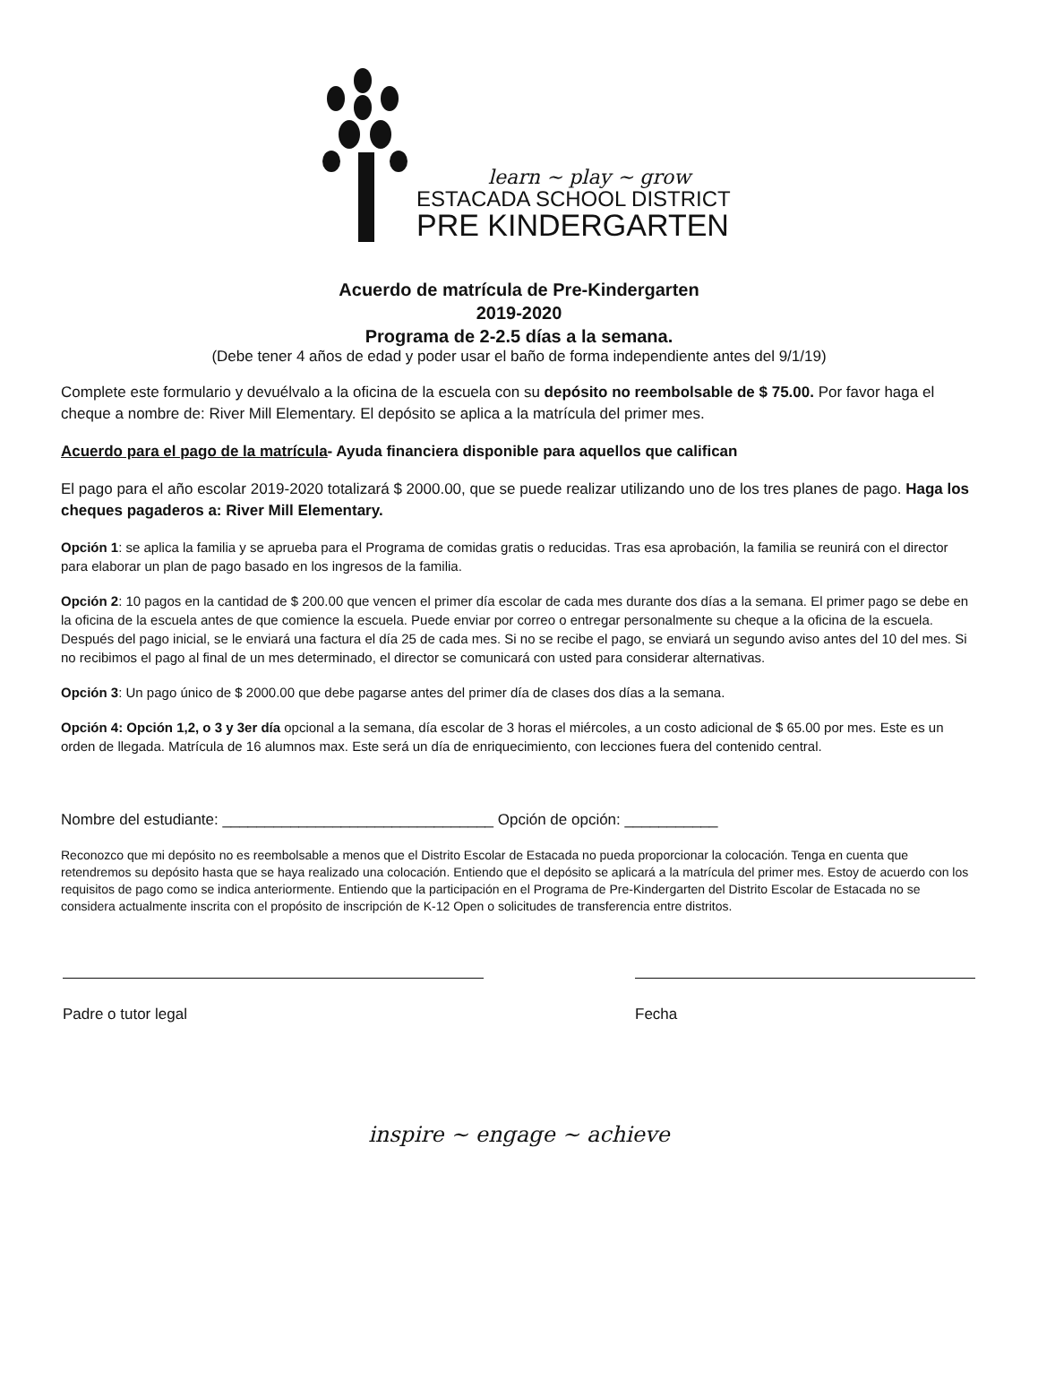learn ~ play ~ grow
ESTACADA SCHOOL DISTRICT
PRE KINDERGARTEN
Acuerdo de matrícula de Pre-Kindergarten
2019-2020
Programa de 2-2.5 días a la semana.
(Debe tener 4 años de edad y poder usar el baño de forma independiente antes del 9/1/19)
Complete este formulario y devuélvalo a la oficina de la escuela con su depósito no reembolsable de $ 75.00. Por favor haga el cheque a nombre de: River Mill Elementary. El depósito se aplica a la matrícula del primer mes.
Acuerdo para el pago de la matrícula- Ayuda financiera disponible para aquellos que califican
El pago para el año escolar 2019-2020 totalizará $ 2000.00, que se puede realizar utilizando uno de los tres planes de pago. Haga los cheques pagaderos a: River Mill Elementary.
Opción 1: se aplica la familia y se aprueba para el Programa de comidas gratis o reducidas. Tras esa aprobación, la familia se reunirá con el director para elaborar un plan de pago basado en los ingresos de la familia.
Opción 2: 10 pagos en la cantidad de $ 200.00 que vencen el primer día escolar de cada mes durante dos días a la semana. El primer pago se debe en la oficina de la escuela antes de que comience la escuela. Puede enviar por correo o entregar personalmente su cheque a la oficina de la escuela. Después del pago inicial, se le enviará una factura el día 25 de cada mes. Si no se recibe el pago, se enviará un segundo aviso antes del 10 del mes. Si no recibimos el pago al final de un mes determinado, el director se comunicará con usted para considerar alternativas.
Opción 3: Un pago único de $ 2000.00 que debe pagarse antes del primer día de clases dos días a la semana.
Opción 4: Opción 1,2, o 3 y 3er día opcional a la semana, día escolar de 3 horas el miércoles, a un costo adicional de $ 65.00 por mes. Este es un orden de llegada. Matrícula de 16 alumnos max. Este será un día de enriquecimiento, con lecciones fuera del contenido central.
Nombre del estudiante: ________________________________ Opción de opción: ___________
Reconozco que mi depósito no es reembolsable a menos que el Distrito Escolar de Estacada no pueda proporcionar la colocación. Tenga en cuenta que retendremos su depósito hasta que se haya realizado una colocación. Entiendo que el depósito se aplicará a la matrícula del primer mes. Estoy de acuerdo con los requisitos de pago como se indica anteriormente. Entiendo que la participación en el Programa de Pre-Kindergarten del Distrito Escolar de Estacada no se considera actualmente inscrita con el propósito de inscripción de K-12 Open o solicitudes de transferencia entre distritos.
Padre o tutor legal Fecha
inspire ~ engage ~ achieve